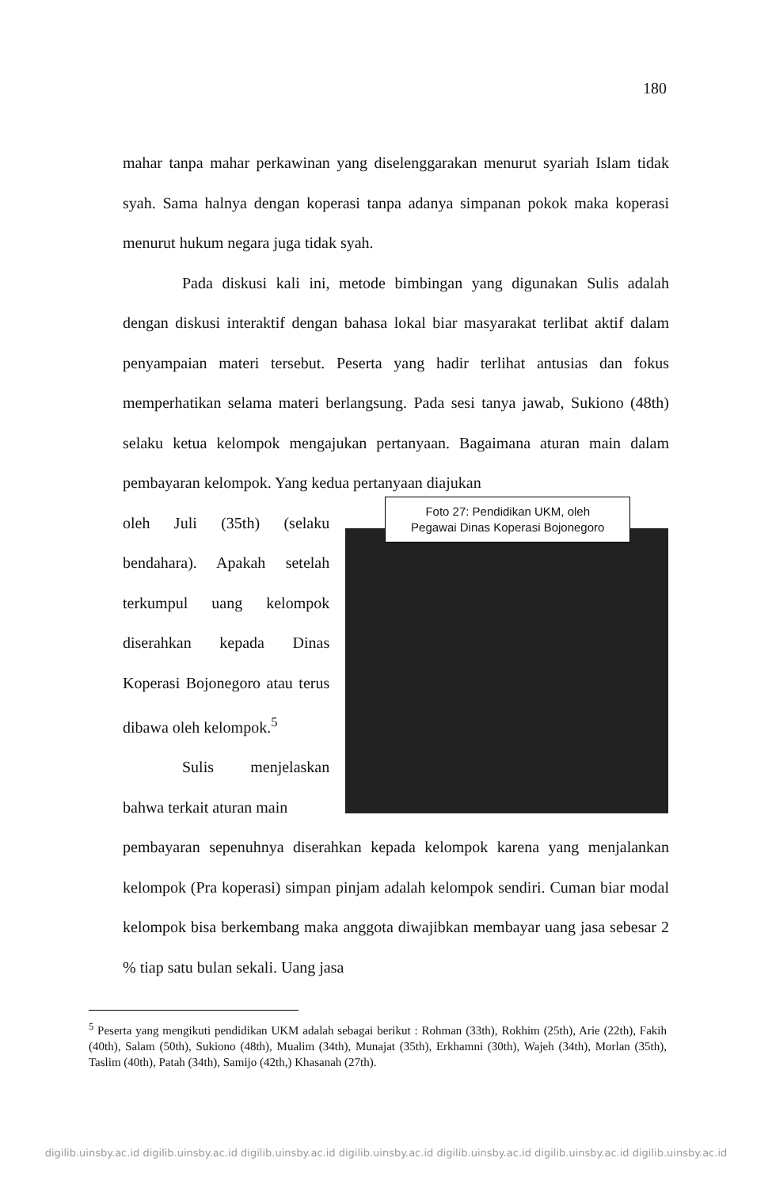180
mahar tanpa mahar perkawinan yang diselenggarakan menurut syariah Islam tidak syah. Sama halnya dengan koperasi tanpa adanya simpanan pokok maka koperasi menurut hukum negara juga tidak syah.
Pada diskusi kali ini, metode bimbingan yang digunakan Sulis adalah dengan diskusi interaktif dengan bahasa lokal biar masyarakat terlibat aktif dalam penyampaian materi tersebut. Peserta yang hadir terlihat antusias dan fokus memperhatikan selama materi berlangsung. Pada sesi tanya jawab, Sukiono (48th) selaku ketua kelompok mengajukan pertanyaan. Bagaimana aturan main dalam pembayaran kelompok. Yang kedua pertanyaan diajukan
oleh Juli (35th) (selaku bendahara). Apakah setelah terkumpul uang kelompok diserahkan kepada Dinas Koperasi Bojonegoro atau terus dibawa oleh kelompok.<sup>5</sup>
Sulis menjelaskan bahwa terkait aturan main
Foto 27: Pendidikan UKM, oleh
Pegawai Dinas Koperasi Bojonegoro
pembayaran sepenuhnya diserahkan kepada kelompok karena yang menjalankan kelompok (Pra koperasi) simpan pinjam adalah kelompok sendiri. Cuman biar modal kelompok bisa berkembang maka anggota diwajibkan membayar uang jasa sebesar 2 % tiap satu bulan sekali. Uang jasa
<sup>5</sup> Peserta yang mengikuti pendidikan UKM adalah sebagai berikut : Rohman (33th), Rokhim (25th), Arie (22th), Fakih (40th), Salam (50th), Sukiono (48th), Mualim (34th), Munajat (35th), Erkhamni (30th), Wajeh (34th), Morlan (35th), Taslim (40th), Patah (34th), Samijo (42th,) Khasanah (27th).
digilib.uinsby.ac.id digilib.uinsby.ac.id digilib.uinsby.ac.id digilib.uinsby.ac.id digilib.uinsby.ac.id digilib.uinsby.ac.id digilib.uinsby.ac.id